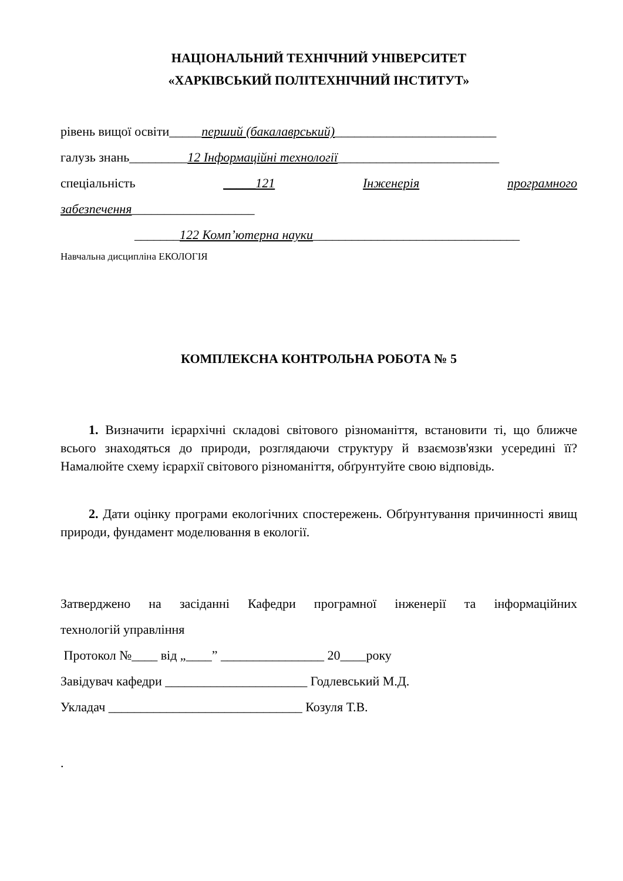НАЦІОНАЛЬНИЙ ТЕХНІЧНИЙ УНІВЕРСИТЕТ
«ХАРКІВСЬКИЙ ПОЛІТЕХНІЧНИЙ ІНСТИТУТ»
рівень вищої освіти_____перший (бакалаврський)_________________________
галузь знань_________12 Інформаційні технології_________________________
спеціальність _____121 Інженерія програмного
забезпечення___________________
_______122 Комп’ютерна науки________________________________
Навчальна дисципліна ЕКОЛОГІЯ
КОМПЛЕКСНА КОНТРОЛЬНА РОБОТА № 5
1. Визначити ієрархічні складові світового різноманіття, встановити ті, що ближче всього знаходяться до природи, розглядаючи структуру й взаємозв'язки усередині її? Намалюйте схему ієрархії світового різноманіття, обґрунтуйте свою відповідь.
2. Дати оцінку програми екологічних спостережень. Обґрунтування причинності явищ природи, фундамент моделювання в екології.
Затверджено на засіданні Кафедри програмної інженерії та інформаційних
технологій управління
Протокол №____ від „____” ________________ 20____року
Завідувач кафедри ______________________ Годлевський М.Д.
Укладач ______________________________ Козуля Т.В.
.